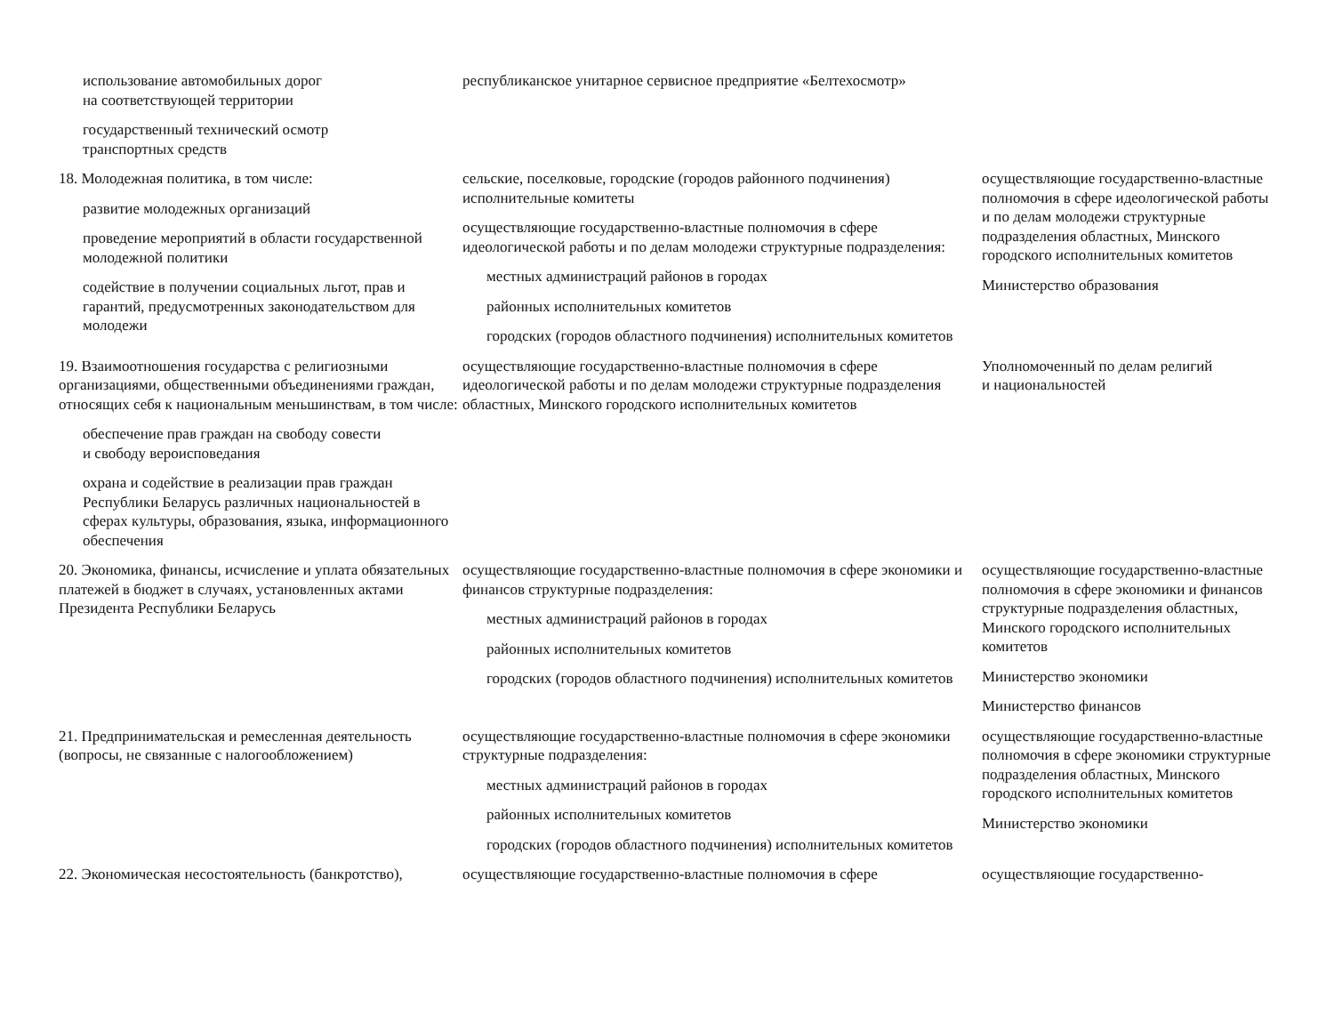| использование автомобильных дорог на соответствующей территории государственный технический осмотр транспортных средств | республиканское унитарное сервисное предприятие «Белтехосмотр» | |
| 18. Молодежная политика, в том числе: развитие молодежных организаций проведение мероприятий в области государственной молодежной политики содействие в получении социальных льгот, прав и гарантий, предусмотренных законодательством для молодежи | сельские, поселковые, городские (городов районного подчинения) исполнительные комитеты осуществляющие государственно-властные полномочия в сфере идеологической работы и по делам молодежи структурные подразделения: местных администраций районов в городах районных исполнительных комитетов городских (городов областного подчинения) исполнительных комитетов | осуществляющие государственно-властные полномочия в сфере идеологической работы и по делам молодежи структурные подразделения областных, Минского городского исполнительных комитетов Министерство образования |
| 19. Взаимоотношения государства с религиозными организациями, общественными объединениями граждан, относящих себя к национальным меньшинствам, в том числе: обеспечение прав граждан на свободу совести и свободу вероисповедания охрана и содействие в реализации прав граждан Республики Беларусь различных национальностей в сферах культуры, образования, языка, информационного обеспечения | осуществляющие государственно-властные полномочия в сфере идеологической работы и по делам молодежи структурные подразделения областных, Минского городского исполнительных комитетов | Уполномоченный по делам религий и национальностей |
| 20. Экономика, финансы, исчисление и уплата обязательных платежей в бюджет в случаях, установленных актами Президента Республики Беларусь | осуществляющие государственно-властные полномочия в сфере экономики и финансов структурные подразделения: местных администраций районов в городах районных исполнительных комитетов городских (городов областного подчинения) исполнительных комитетов | осуществляющие государственно-властные полномочия в сфере экономики и финансов структурные подразделения областных, Минского городского исполнительных комитетов Министерство экономики Министерство финансов |
| 21. Предпринимательская и ремесленная деятельность (вопросы, не связанные с налогообложением) | осуществляющие государственно-властные полномочия в сфере экономики структурные подразделения: местных администраций районов в городах районных исполнительных комитетов городских (городов областного подчинения) исполнительных комитетов | осуществляющие государственно-властные полномочия в сфере экономики структурные подразделения областных, Минского городского исполнительных комитетов Министерство экономики |
| 22. Экономическая несостоятельность (банкротство), | осуществляющие государственно-властные полномочия в сфере | осуществляющие государственно- |